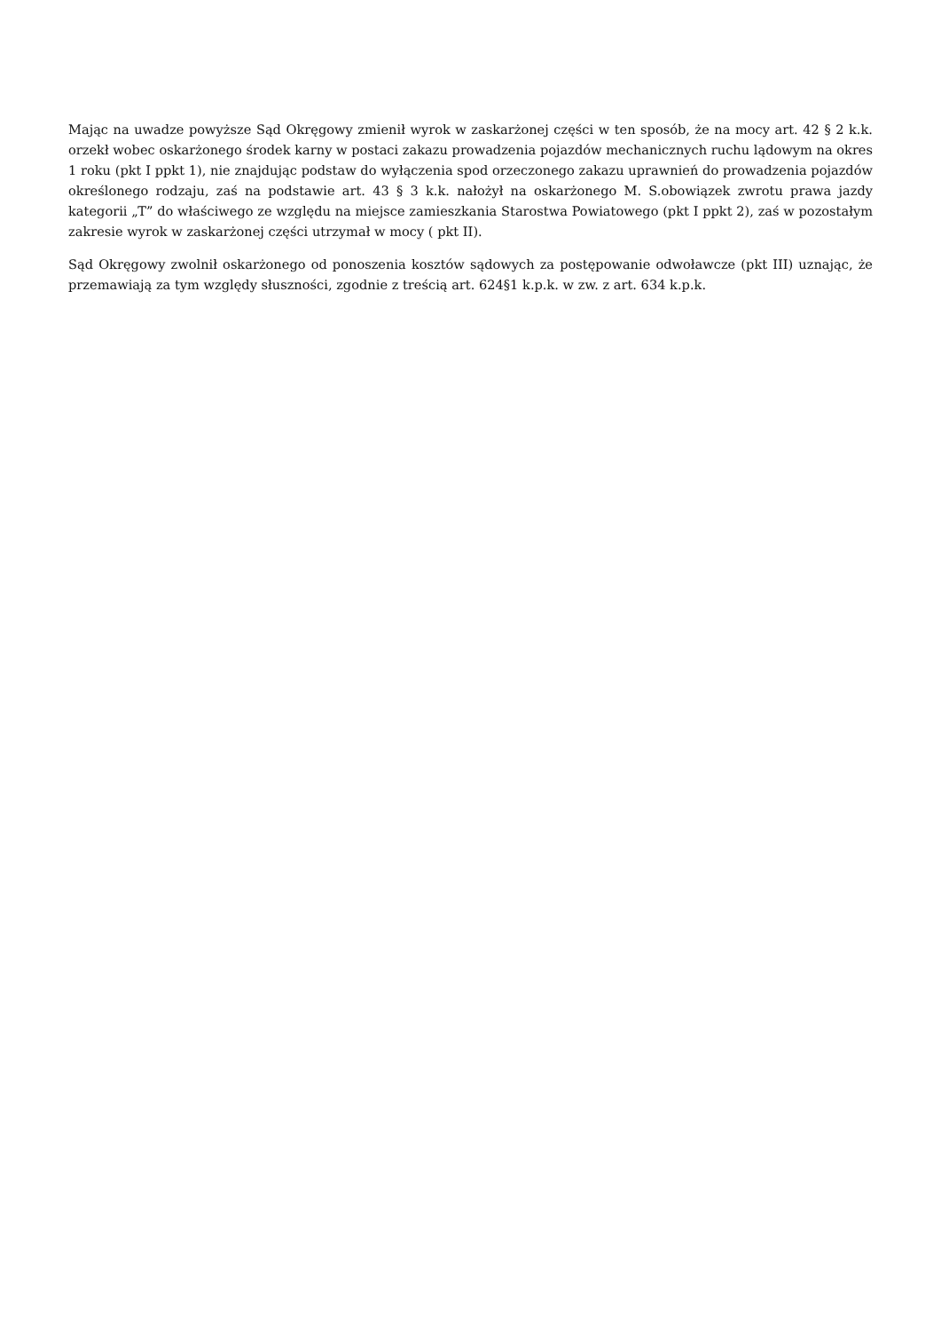Mając na uwadze powyższe Sąd Okręgowy zmienił wyrok w zaskarżonej części w ten sposób, że na mocy art. 42 § 2 k.k. orzekł wobec oskarżonego środek karny w postaci zakazu prowadzenia pojazdów mechanicznych ruchu lądowym na okres 1 roku (pkt I ppkt 1), nie znajdując podstaw do wyłączenia spod orzeczonego zakazu uprawnień do prowadzenia pojazdów określonego rodzaju, zaś na podstawie art. 43 § 3 k.k. nałożył na oskarżonego M. S.obowiązek zwrotu prawa jazdy kategorii „T” do właściwego ze względu na miejsce zamieszkania Starostwa Powiatowego (pkt I ppkt 2), zaś w pozostałym zakresie wyrok w zaskarżonej części utrzymał w mocy ( pkt II).
Sąd Okręgowy zwolnił oskarżonego od ponoszenia kosztów sądowych za postępowanie odwoławcze (pkt III) uznając, że przemawiają za tym względy słuszności, zgodnie z treścią art. 624§1 k.p.k. w zw. z art. 634 k.p.k.